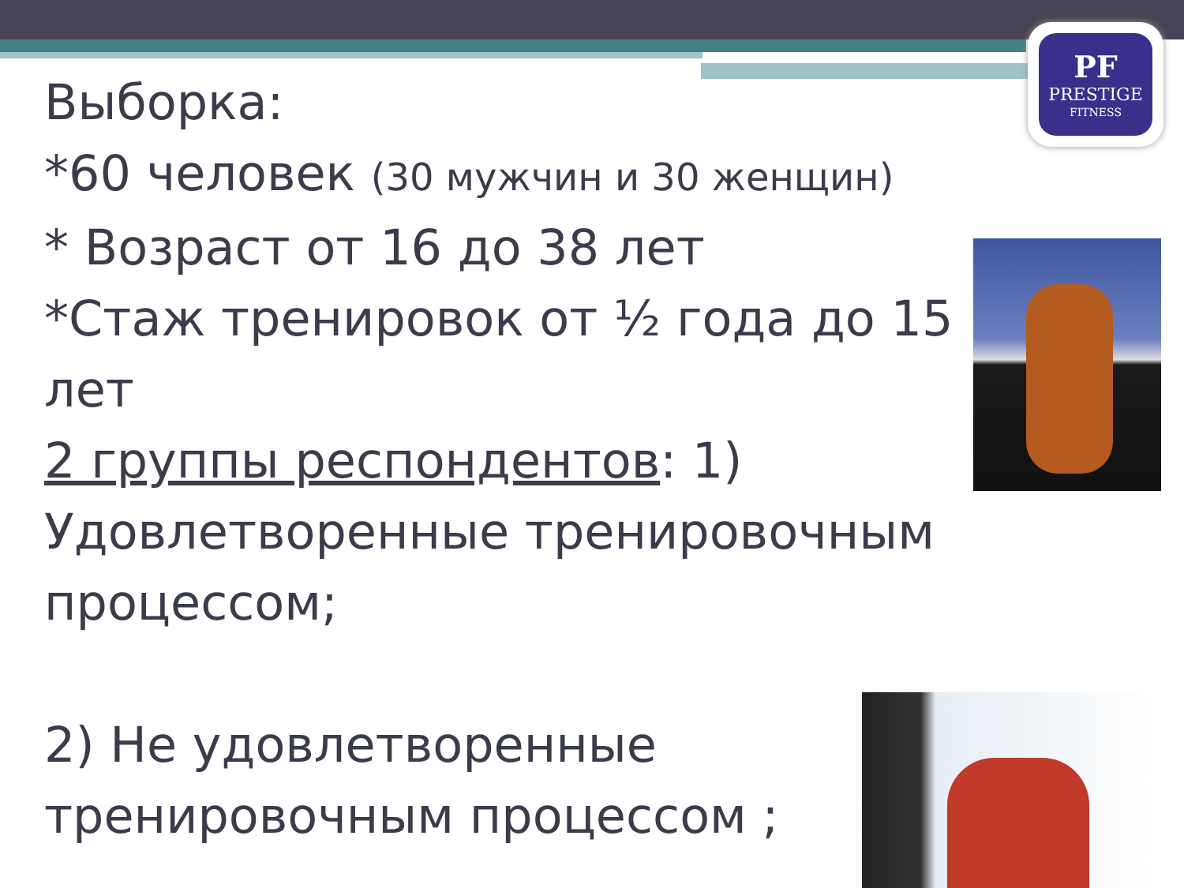PF
PRESTIGE
FITNESS
Выборка:
*60 человек (30 мужчин и 30 женщин)
* Возраст от 16 до 38 лет
*Стаж тренировок от ½ года до 15 лет
2 группы респондентов: 1) Удовлетворенные тренировочным процессом;
2) Не удовлетворенные тренировочным процессом ;